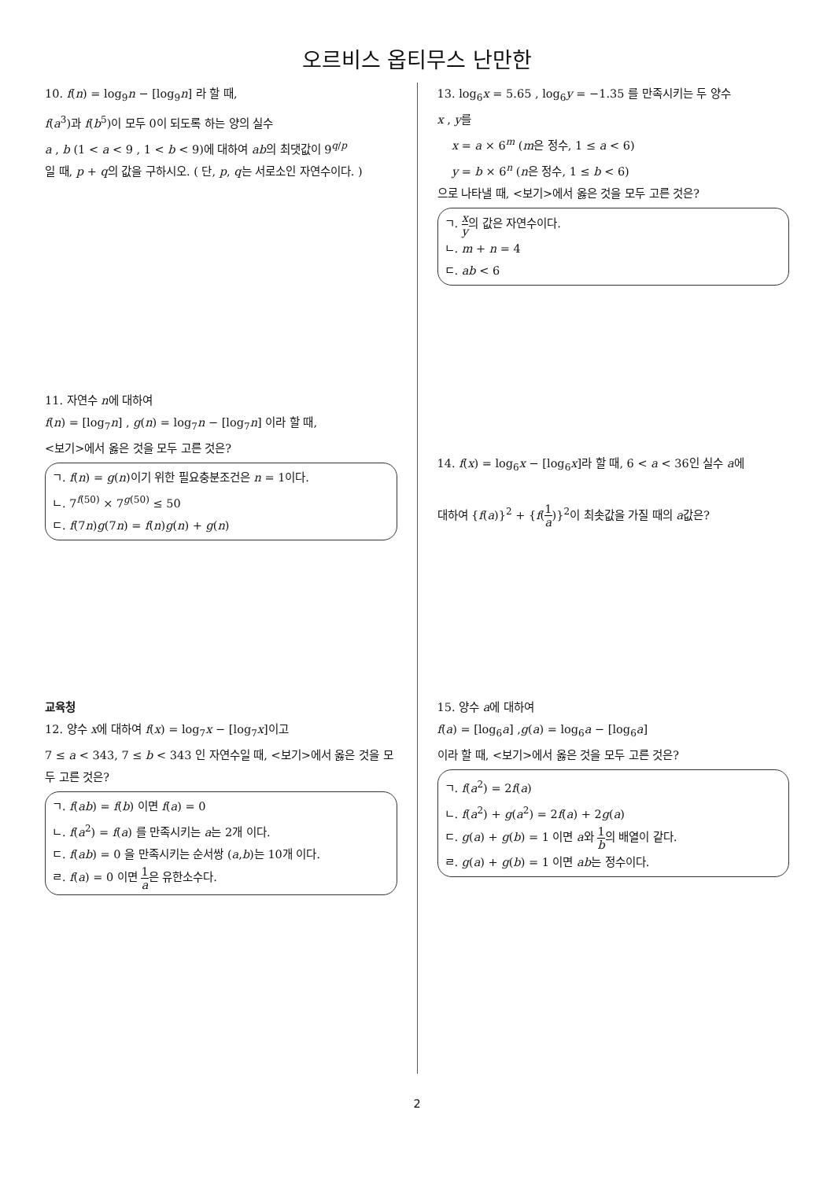오르비스 옵티무스 난만한
10. f(n) = log<sub>9</sub>n − [log<sub>9</sub>n] 라 할 때,
f(a<sup>3</sup>)과 f(b<sup>5</sup>)이 모두 0이 되도록 하는 양의 실수
a , b (1 < a < 9 , 1 < b < 9)에 대하여 ab의 최댓값이 9<sup>q/p</sup>
일 때, p + q의 값을 구하시오. ( 단, p, q는 서로소인 자연수이다. )
11. 자연수 n에 대하여
f(n) = [log<sub>7</sub>n] , g(n) = log<sub>7</sub>n − [log<sub>7</sub>n] 이라 할 때,
<보기>에서 옳은 것을 모두 고른 것은?
ㄱ. f(n) = g(n)이기 위한 필요충분조건은 n = 1이다.
ㄴ. 7<sup>f(50)</sup> × 7<sup>g(50)</sup> ≤ 50
ㄷ. f(7n)g(7n) = f(n)g(n) + g(n)
교육청
12. 양수 x에 대하여 f(x) = log<sub>7</sub>x − [log<sub>7</sub>x]이고
7 ≤ a < 343, 7 ≤ b < 343 인 자연수일 때, <보기>에서 옳은 것을 모두 고른 것은?
ㄱ. f(ab) = f(b) 이면 f(a) = 0
ㄴ. f(a<sup>2</sup>) = f(a) 를 만족시키는 a는 2개 이다.
ㄷ. f(ab) = 0 을 만족시키는 순서쌍 (a,b)는 10개 이다.
ㄹ. f(a) = 0 이면 1 a은 유한소수다.
13. log<sub>6</sub>x = 5.65 , log<sub>6</sub>y = −1.35 를 만족시키는 두 양수
x , y를
x = a × 6<sup>m</sup> (m은 정수, 1 ≤ a < 6)
y = b × 6<sup>n</sup> (n은 정수, 1 ≤ b < 6)
으로 나타낼 때, <보기>에서 옳은 것을 모두 고른 것은?
ㄱ. x y의 값은 자연수이다.
ㄴ. m + n = 4
ㄷ. ab < 6
14. f(x) = log<sub>6</sub>x − [log<sub>6</sub>x]라 할 때, 6 < a < 36인 실수 a에
대하여 {f(a)}<sup>2</sup> + {f(1 a)}<sup>2</sup>이 최솟값을 가질 때의 a값은?
15. 양수 a에 대하여
f(a) = [log<sub>6</sub>a] ,g(a) = log<sub>6</sub>a − [log<sub>6</sub>a]
이라 할 때, <보기>에서 옳은 것을 모두 고른 것은?
ㄱ. f(a<sup>2</sup>) = 2f(a)
ㄴ. f(a<sup>2</sup>) + g(a<sup>2</sup>) = 2f(a) + 2g(a)
ㄷ. g(a) + g(b) = 1 이면 a와 1 b의 배열이 같다.
ㄹ. g(a) + g(b) = 1 이면 ab는 정수이다.
2